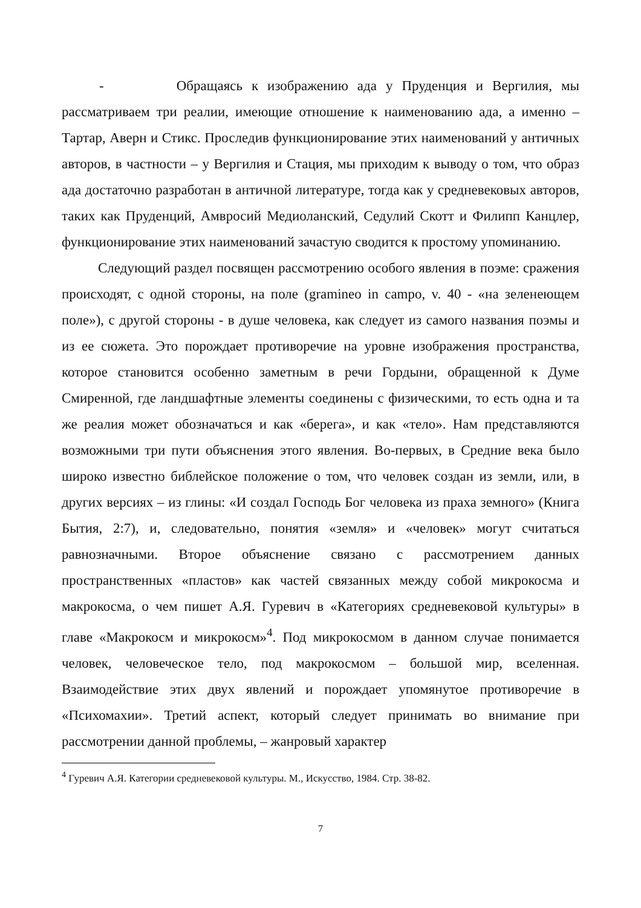- Обращаясь к изображению ада у Пруденция и Вергилия, мы рассматриваем три реалии, имеющие отношение к наименованию ада, а именно – Тартар, Аверн и Стикс. Проследив функционирование этих наименований у античных авторов, в частности – у Вергилия и Стация, мы приходим к выводу о том, что образ ада достаточно разработан в античной литературе, тогда как у средневековых авторов, таких как Пруденций, Амвросий Медиоланский, Седулий Скотт и Филипп Канцлер, функционирование этих наименований зачастую сводится к простому упоминанию.
Следующий раздел посвящен рассмотрению особого явления в поэме: сражения происходят, с одной стороны, на поле (gramineo in campo, v. 40 - «на зеленеющем поле»), с другой стороны - в душе человека, как следует из самого названия поэмы и из ее сюжета. Это порождает противоречие на уровне изображения пространства, которое становится особенно заметным в речи Гордыни, обращенной к Думе Смиренной, где ландшафтные элементы соединены с физическими, то есть одна и та же реалия может обозначаться и как «берега», и как «тело». Нам представляются возможными три пути объяснения этого явления. Во-первых, в Средние века было широко известно библейское положение о том, что человек создан из земли, или, в других версиях – из глины: «И создал Господь Бог человека из праха земного» (Книга Бытия, 2:7), и, следовательно, понятия «земля» и «человек» могут считаться равнозначными. Второе объяснение связано с рассмотрением данных пространственных «пластов» как частей связанных между собой микрокосма и макрокосма, о чем пишет А.Я. Гуревич в «Категориях средневековой культуры» в главе «Макрокосм и микрокосм»<sup>4</sup>. Под микрокосмом в данном случае понимается человек, человеческое тело, под макрокосмом – большой мир, вселенная. Взаимодействие этих двух явлений и порождает упомянутое противоречие в «Психомахии». Третий аспект, который следует принимать во внимание при рассмотрении данной проблемы, – жанровый характер
<sup>4</sup> Гуревич А.Я. Категории средневековой культуры. М., Искусство, 1984. Стр. 38-82.
7